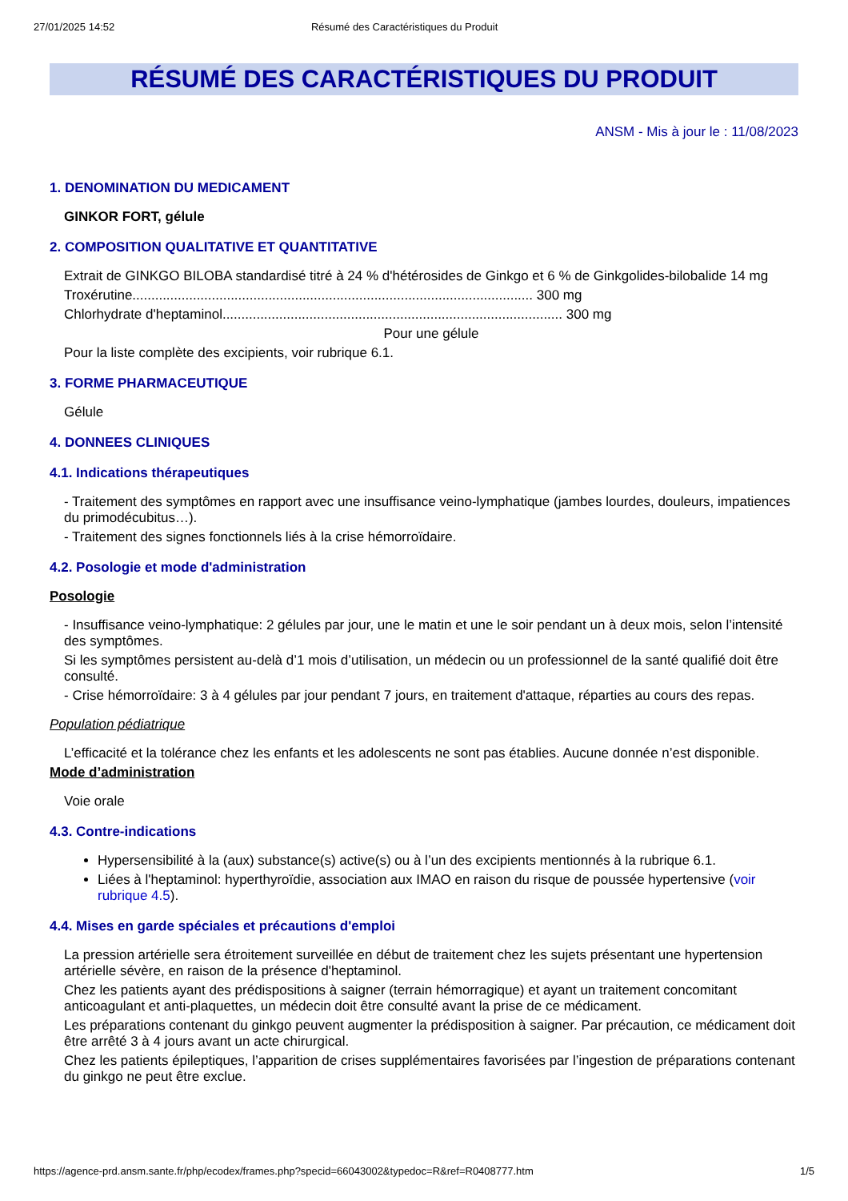27/01/2025 14:52 Résumé des Caractéristiques du Produit
RÉSUMÉ DES CARACTÉRISTIQUES DU PRODUIT
ANSM - Mis à jour le : 11/08/2023
1. DENOMINATION DU MEDICAMENT
GINKOR FORT, gélule
2. COMPOSITION QUALITATIVE ET QUANTITATIVE
Extrait de GINKGO BILOBA standardisé titré à 24 % d'hétérosides de Ginkgo et 6 % de Ginkgolides-bilobalide 14 mg
Troxérutine.......................................................................................................... 300 mg
Chlorhydrate d'heptaminol.......................................................................................... 300 mg
Pour une gélule
Pour la liste complète des excipients, voir rubrique 6.1.
3. FORME PHARMACEUTIQUE
Gélule
4. DONNEES CLINIQUES
4.1. Indications thérapeutiques
- Traitement des symptômes en rapport avec une insuffisance veino-lymphatique (jambes lourdes, douleurs, impatiences du primodécubitus…).
- Traitement des signes fonctionnels liés à la crise hémorroïdaire.
4.2. Posologie et mode d'administration
Posologie
- Insuffisance veino-lymphatique: 2 gélules par jour, une le matin et une le soir pendant un à deux mois, selon l’intensité des symptômes.
Si les symptômes persistent au-delà d’1 mois d’utilisation, un médecin ou un professionnel de la santé qualifié doit être consulté.
- Crise hémorroïdaire: 3 à 4 gélules par jour pendant 7 jours, en traitement d'attaque, réparties au cours des repas.
Population pédiatrique
L’efficacité et la tolérance chez les enfants et les adolescents ne sont pas établies. Aucune donnée n’est disponible.
Mode d’administration
Voie orale
4.3. Contre-indications
Hypersensibilité à la (aux) substance(s) active(s) ou à l’un des excipients mentionnés à la rubrique 6.1.
Liées à l'heptaminol: hyperthyroïdie, association aux IMAO en raison du risque de poussée hypertensive (voir rubrique 4.5).
4.4. Mises en garde spéciales et précautions d'emploi
La pression artérielle sera étroitement surveillée en début de traitement chez les sujets présentant une hypertension artérielle sévère, en raison de la présence d'heptaminol.
Chez les patients ayant des prédispositions à saigner (terrain hémorragique) et ayant un traitement concomitant anticoagulant et anti-plaquettes, un médecin doit être consulté avant la prise de ce médicament.
Les préparations contenant du ginkgo peuvent augmenter la prédisposition à saigner. Par précaution, ce médicament doit être arrêté 3 à 4 jours avant un acte chirurgical.
Chez les patients épileptiques, l’apparition de crises supplémentaires favorisées par l’ingestion de préparations contenant du ginkgo ne peut être exclue.
https://agence-prd.ansm.sante.fr/php/ecodex/frames.php?specid=66043002&typedoc=R&ref=R0408777.htm 1/5